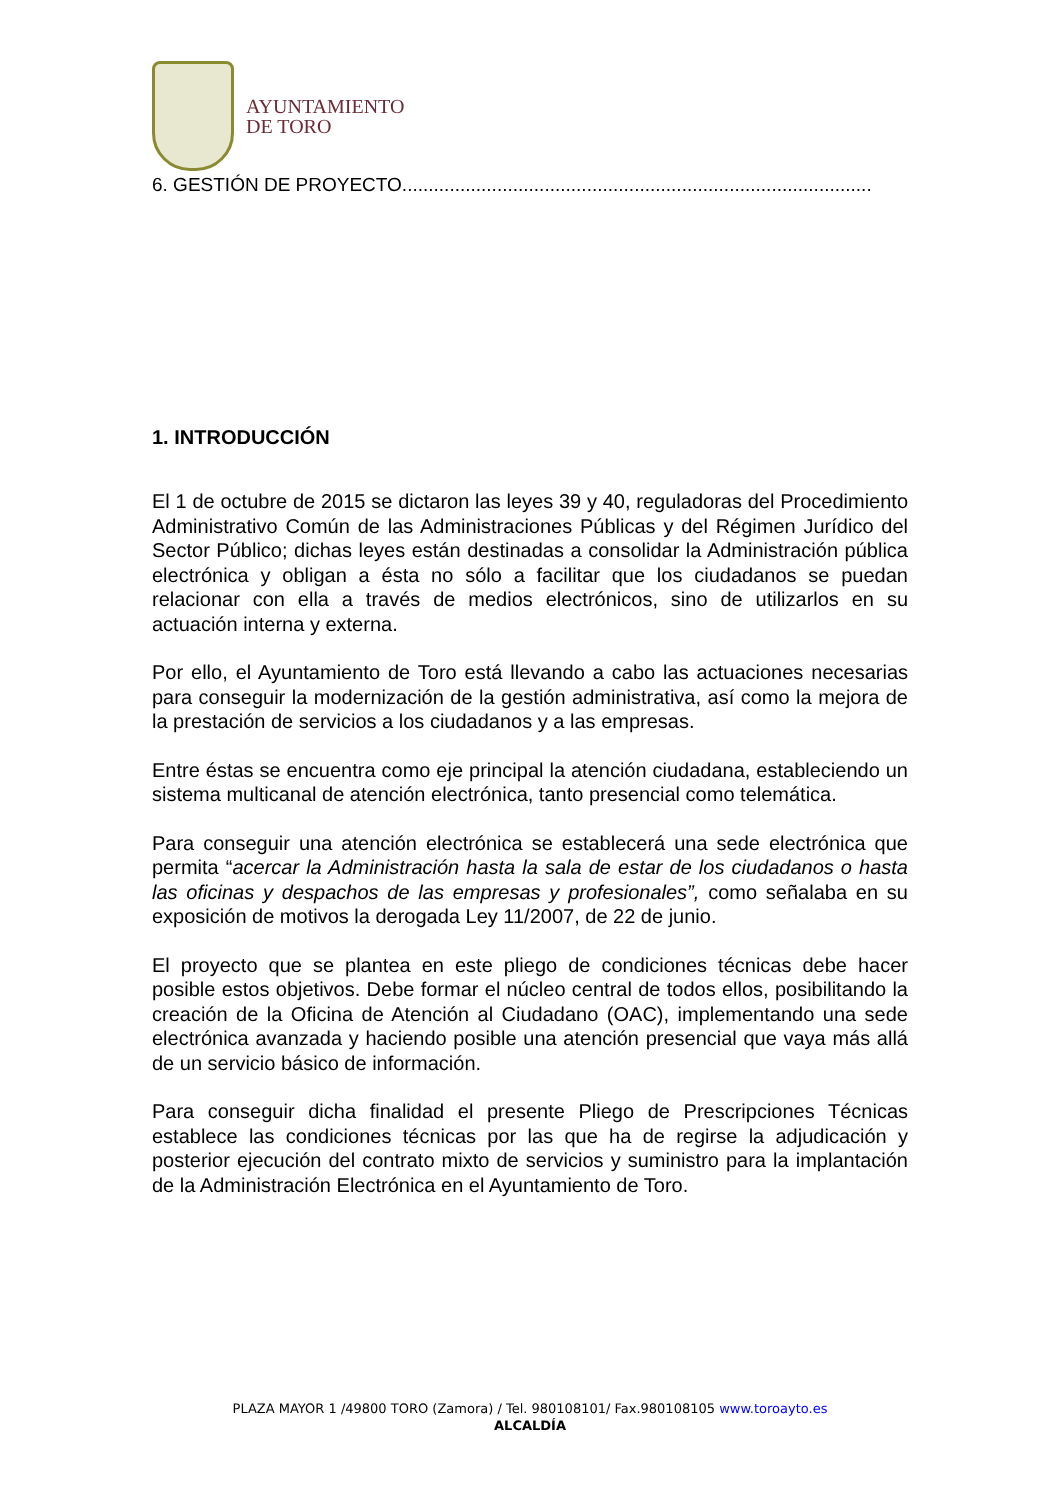AYUNTAMIENTO
DE TORO
6. GESTIÓN DE PROYECTO.........................................................................................
1. INTRODUCCIÓN
El 1 de octubre de 2015 se dictaron las leyes 39 y 40, reguladoras del Procedimiento Administrativo Común de las Administraciones Públicas y del Régimen Jurídico del Sector Público; dichas leyes están destinadas a consolidar la Administración pública electrónica y obligan a ésta no sólo a facilitar que los ciudadanos se puedan relacionar con ella a través de medios electrónicos, sino de utilizarlos en su actuación interna y externa.
Por ello, el Ayuntamiento de Toro está llevando a cabo las actuaciones necesarias para conseguir la modernización de la gestión administrativa, así como la mejora de la prestación de servicios a los ciudadanos y a las empresas.
Entre éstas se encuentra como eje principal la atención ciudadana, estableciendo un sistema multicanal de atención electrónica, tanto presencial como telemática.
Para conseguir una atención electrónica se establecerá una sede electrónica que permita “acercar la Administración hasta la sala de estar de los ciudadanos o hasta las oficinas y despachos de las empresas y profesionales”, como señalaba en su exposición de motivos la derogada Ley 11/2007, de 22 de junio.
El proyecto que se plantea en este pliego de condiciones técnicas debe hacer posible estos objetivos. Debe formar el núcleo central de todos ellos, posibilitando la creación de la Oficina de Atención al Ciudadano (OAC), implementando una sede electrónica avanzada y haciendo posible una atención presencial que vaya más allá de un servicio básico de información.
Para conseguir dicha finalidad el presente Pliego de Prescripciones Técnicas establece las condiciones técnicas por las que ha de regirse la adjudicación y posterior ejecución del contrato mixto de servicios y suministro para la implantación de la Administración Electrónica en el Ayuntamiento de Toro.
PLAZA MAYOR 1 /49800 TORO (Zamora) / Tel. 980108101/ Fax.980108105 www.toroayto.es
ALCALDÍA